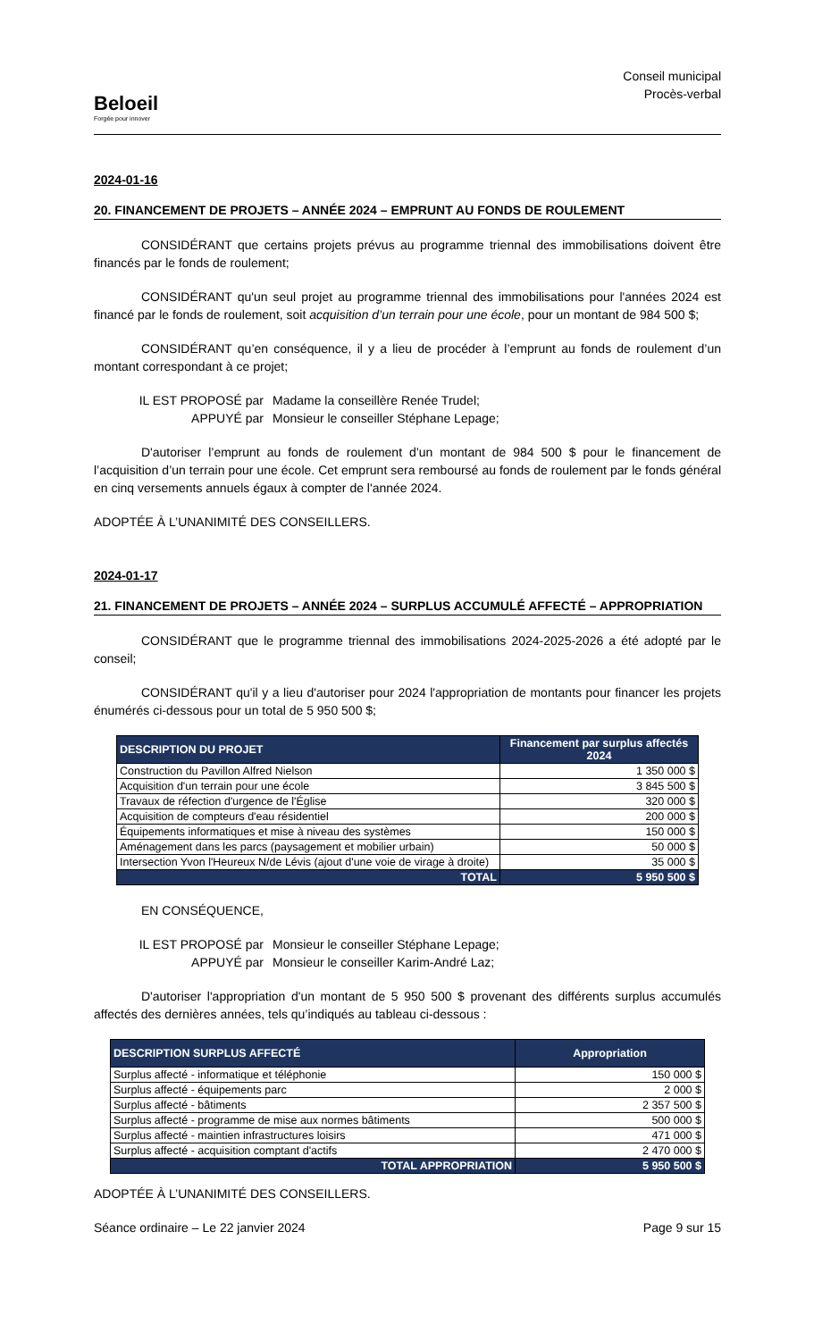Beloeil
Forgée pour innover
Conseil municipal
Procès-verbal
2024-01-16
20. FINANCEMENT DE PROJETS – ANNÉE 2024 – EMPRUNT AU FONDS DE ROULEMENT
CONSIDÉRANT que certains projets prévus au programme triennal des immobilisations doivent être financés par le fonds de roulement;
CONSIDÉRANT qu'un seul projet au programme triennal des immobilisations pour l'années 2024 est financé par le fonds de roulement, soit acquisition d’un terrain pour une école, pour un montant de 984 500 $;
CONSIDÉRANT qu’en conséquence, il y a lieu de procéder à l’emprunt au fonds de roulement d’un montant correspondant à ce projet;
IL EST PROPOSÉ par Madame la conseillère Renée Trudel; APPUYÉ par Monsieur le conseiller Stéphane Lepage;
D'autoriser l’emprunt au fonds de roulement d’un montant de 984 500 $ pour le financement de l’acquisition d’un terrain pour une école. Cet emprunt sera remboursé au fonds de roulement par le fonds général en cinq versements annuels égaux à compter de l'année 2024.
ADOPTÉE À L’UNANIMITÉ DES CONSEILLERS.
2024-01-17
21. FINANCEMENT DE PROJETS – ANNÉE 2024 – SURPLUS ACCUMULÉ AFFECTÉ – APPROPRIATION
CONSIDÉRANT que le programme triennal des immobilisations 2024-2025-2026 a été adopté par le conseil;
CONSIDÉRANT qu'il y a lieu d'autoriser pour 2024 l'appropriation de montants pour financer les projets énumérés ci-dessous pour un total de 5 950 500 $;
| DESCRIPTION DU PROJET | Financement par surplus affectés 2024 |
| --- | --- |
| Construction du Pavillon Alfred Nielson | 1 350 000 $ |
| Acquisition d'un terrain pour une école | 3 845 500 $ |
| Travaux de réfection d'urgence de l'Église | 320 000 $ |
| Acquisition de compteurs d'eau résidentiel | 200 000 $ |
| Équipements informatiques et mise à niveau des systèmes | 150 000 $ |
| Aménagement dans les parcs (paysagement et mobilier urbain) | 50 000 $ |
| Intersection Yvon l'Heureux N/de Lévis (ajout d'une voie de virage à droite) | 35 000 $ |
| TOTAL | 5 950 500 $ |
EN CONSÉQUENCE,
IL EST PROPOSÉ par Monsieur le conseiller Stéphane Lepage; APPUYÉ par Monsieur le conseiller Karim-André Laz;
D'autoriser l'appropriation d'un montant de 5 950 500 $ provenant des différents surplus accumulés affectés des dernières années, tels qu’indiqués au tableau ci-dessous :
| DESCRIPTION SURPLUS AFFECTÉ | Appropriation |
| --- | --- |
| Surplus affecté - informatique et téléphonie | 150 000 $ |
| Surplus affecté - équipements parc | 2 000 $ |
| Surplus affecté - bâtiments | 2 357 500 $ |
| Surplus affecté - programme de mise aux normes bâtiments | 500 000 $ |
| Surplus affecté - maintien infrastructures loisirs | 471 000 $ |
| Surplus affecté - acquisition comptant d'actifs | 2 470 000 $ |
| TOTAL APPROPRIATION | 5 950 500 $ |
ADOPTÉE À L’UNANIMITÉ DES CONSEILLERS.
Séance ordinaire – Le 22 janvier 2024 Page 9 sur 15